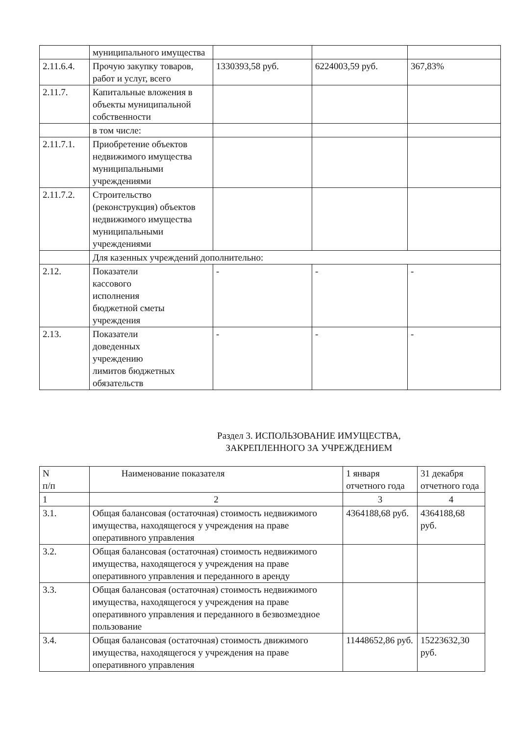| | муниципального имущества | | | |
| 2.11.6.4. | Прочую закупку товаров, работ и услуг, всего | 1330393,58 руб. | 6224003,59 руб. | 367,83% |
| 2.11.7. | Капитальные вложения в объекты муниципальной собственности | | | |
| | в том числе: | | | |
| 2.11.7.1. | Приобретение объектов недвижимого имущества муниципальными учреждениями | | | |
| 2.11.7.2. | Строительство (реконструкция) объектов недвижимого имущества муниципальными учреждениями | | | |
| | Для казенных учреждений дополнительно: | | | |
| 2.12. | Показатели кассового исполнения бюджетной сметы учреждения | - | - | - |
| 2.13. | Показатели доведенных учреждению лимитов бюджетных обязательств | - | - | - |
Раздел 3. ИСПОЛЬЗОВАНИЕ ИМУЩЕСТВА,
ЗАКРЕПЛЕННОГО ЗА УЧРЕЖДЕНИЕМ
| N п/п | Наименование показателя | 1 января отчетного года | 31 декабря отчетного года |
| --- | --- | --- | --- |
| 1 | 2 | 3 | 4 |
| 3.1. | Общая балансовая (остаточная) стоимость недвижимого имущества, находящегося у учреждения на праве оперативного управления | 4364188,68 руб. | 4364188,68 руб. |
| 3.2. | Общая балансовая (остаточная) стоимость недвижимого имущества, находящегося у учреждения на праве оперативного управления и переданного в аренду | | |
| 3.3. | Общая балансовая (остаточная) стоимость недвижимого имущества, находящегося у учреждения на праве оперативного управления и переданного в безвозмездное пользование | | |
| 3.4. | Общая балансовая (остаточная) стоимость движимого имущества, находящегося у учреждения на праве оперативного управления | 11448652,86 руб. | 15223632,30 руб. |